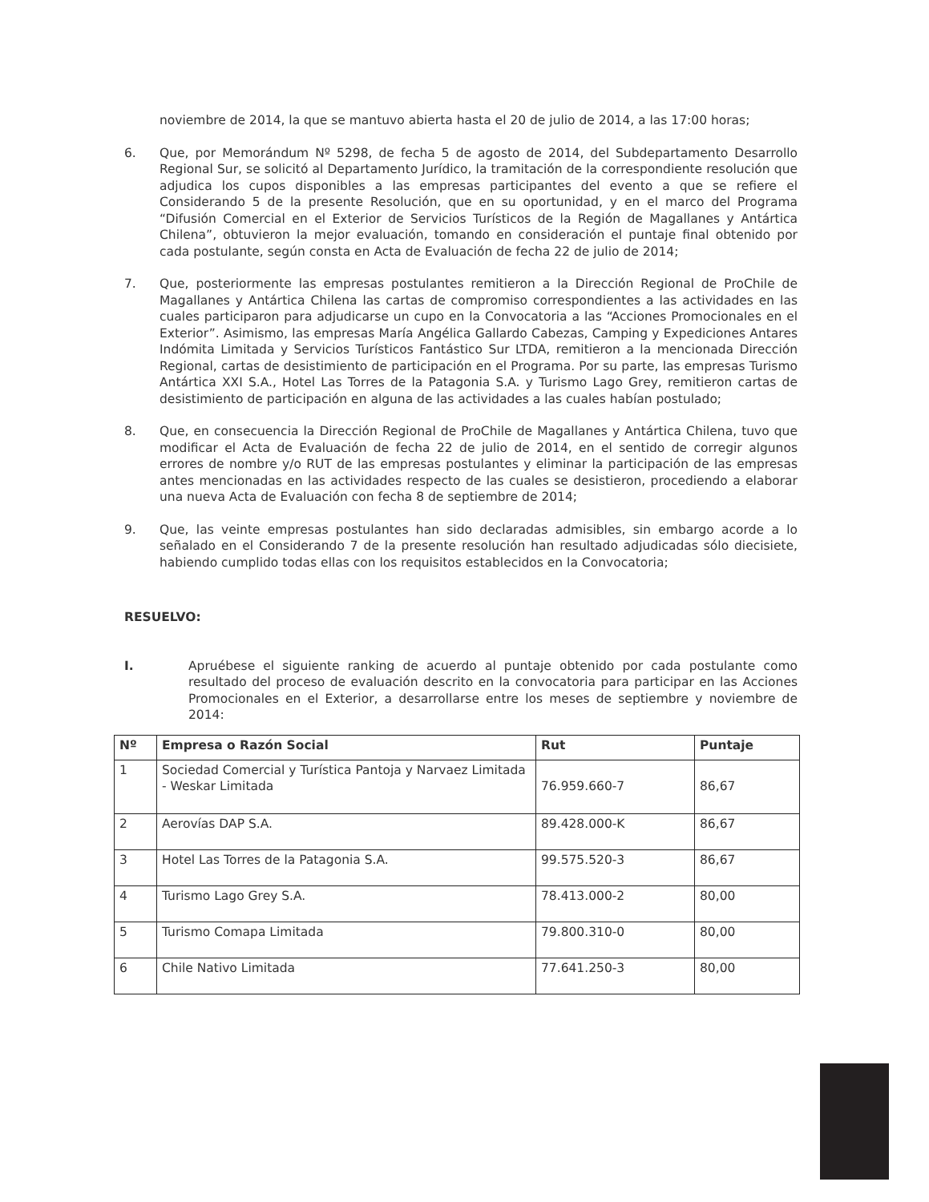noviembre de 2014, la que se mantuvo abierta hasta el 20 de julio de 2014, a las 17:00 horas;
6. Que, por Memorándum Nº 5298, de fecha 5 de agosto de 2014, del Subdepartamento Desarrollo Regional Sur, se solicitó al Departamento Jurídico, la tramitación de la correspondiente resolución que adjudica los cupos disponibles a las empresas participantes del evento a que se refiere el Considerando 5 de la presente Resolución, que en su oportunidad, y en el marco del Programa “Difusión Comercial en el Exterior de Servicios Turísticos de la Región de Magallanes y Antártica Chilena”, obtuvieron la mejor evaluación, tomando en consideración el puntaje final obtenido por cada postulante, según consta en Acta de Evaluación de fecha 22 de julio de 2014;
7. Que, posteriormente las empresas postulantes remitieron a la Dirección Regional de ProChile de Magallanes y Antártica Chilena las cartas de compromiso correspondientes a las actividades en las cuales participaron para adjudicarse un cupo en la Convocatoria a las “Acciones Promocionales en el Exterior”. Asimismo, las empresas María Angélica Gallardo Cabezas, Camping y Expediciones Antares Indómita Limitada y Servicios Turísticos Fantástico Sur LTDA, remitieron a la mencionada Dirección Regional, cartas de desistimiento de participación en el Programa. Por su parte, las empresas Turismo Antártica XXI S.A., Hotel Las Torres de la Patagonia S.A. y Turismo Lago Grey, remitieron cartas de desistimiento de participación en alguna de las actividades a las cuales habían postulado;
8. Que, en consecuencia la Dirección Regional de ProChile de Magallanes y Antártica Chilena, tuvo que modificar el Acta de Evaluación de fecha 22 de julio de 2014, en el sentido de corregir algunos errores de nombre y/o RUT de las empresas postulantes y eliminar la participación de las empresas antes mencionadas en las actividades respecto de las cuales se desistieron, procediendo a elaborar una nueva Acta de Evaluación con fecha 8 de septiembre de 2014;
9. Que, las veinte empresas postulantes han sido declaradas admisibles, sin embargo acorde a lo señalado en el Considerando 7 de la presente resolución han resultado adjudicadas sólo diecisiete, habiendo cumplido todas ellas con los requisitos establecidos en la Convocatoria;
RESUELVO:
I. Apruébese el siguiente ranking de acuerdo al puntaje obtenido por cada postulante como resultado del proceso de evaluación descrito en la convocatoria para participar en las Acciones Promocionales en el Exterior, a desarrollarse entre los meses de septiembre y noviembre de 2014:
| Nº | Empresa o Razón Social | Rut | Puntaje |
| --- | --- | --- | --- |
| 1 | Sociedad Comercial y Turística Pantoja y Narvaez Limitada - Weskar Limitada | 76.959.660-7 | 86,67 |
| 2 | Aerovías DAP S.A. | 89.428.000-K | 86,67 |
| 3 | Hotel Las Torres de la Patagonia S.A. | 99.575.520-3 | 86,67 |
| 4 | Turismo Lago Grey S.A. | 78.413.000-2 | 80,00 |
| 5 | Turismo Comapa Limitada | 79.800.310-0 | 80,00 |
| 6 | Chile Nativo Limitada | 77.641.250-3 | 80,00 |